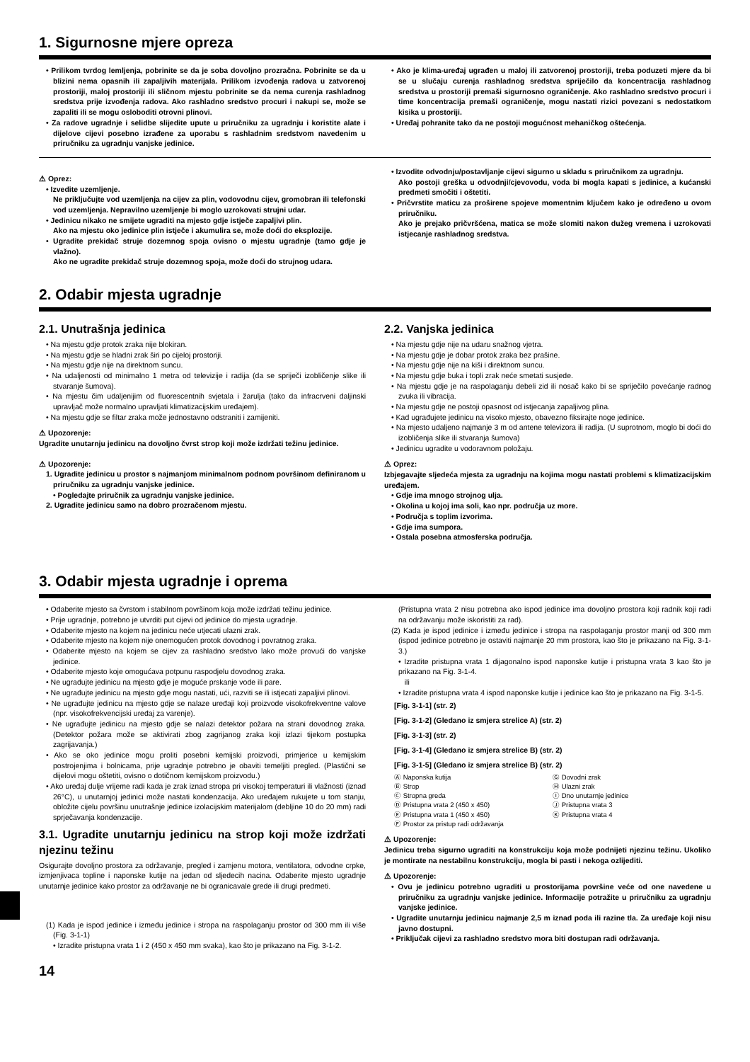1. Sigurnosne mjere opreza
• Prilikom tvrdog lemljenja, pobrinite se da je soba dovoljno prozračna. Pobrinite se da u blizini nema opasnih ili zapaljivih materijala. Prilikom izvođenja radova u zatvorenoj prostoriji, maloj prostoriji ili sličnom mjestu pobrinite se da nema curenja rashladnog sredstva prije izvođenja radova. Ako rashladno sredstvo procuri i nakupi se, može se zapaliti ili se mogu osloboditi otrovni plinovi.
• Za radove ugradnje i selidbe slijedite upute u priručniku za ugradnju i koristite alate i dijelove cijevi posebno izrađene za uporabu s rashladnim sredstvom navedenim u priručniku za ugradnju vanjske jedinice.
• Ako je klima-uređaj ugrađen u maloj ili zatvorenoj prostoriji, treba poduzeti mjere da bi se u slučaju curenja rashladnog sredstva spriječilo da koncentracija rashladnog sredstva u prostoriji premaši sigurnosno ograničenje. Ako rashladno sredstvo procuri i time koncentracija premaši ograničenje, mogu nastati rizici povezani s nedostatkom kisika u prostoriji.
• Uređaj pohranite tako da ne postoji mogućnost mehaničkog oštećenja.
⚠ Oprez:
• Izvedite uzemljenje.
Ne priključujte vod uzemljenja na cijev za plin, vodovodnu cijev, gromobran ili telefonski vod uzemljenja. Nepravilno uzemljenje bi moglo uzrokovati strujni udar.
• Jedinicu nikako ne smijete ugraditi na mjesto gdje istječe zapaljivi plin.
Ako na mjestu oko jedinice plin istječe i akumulira se, može doći do eksplozije.
• Ugradite prekidač struje dozemnog spoja ovisno o mjestu ugradnje (tamo gdje je vlažno).
Ako ne ugradite prekidač struje dozemnog spoja, može doći do strujnog udara.
• Izvodite odvodnju/postavljanje cijevi sigurno u skladu s priručnikom za ugradnju.
Ako postoji greška u odvodnji/cjevovodu, voda bi mogla kapati s jedinice, a kućanski predmeti smočiti i oštetiti.
• Pričvrstite maticu za proširene spojeve momentnim ključem kako je određeno u ovom priručniku.
Ako je prejako pričvršćena, matica se može slomiti nakon dužeg vremena i uzrokovati istjecanje rashladnog sredstva.
2. Odabir mjesta ugradnje
2.1. Unutrašnja jedinica
• Na mjestu gdje protok zraka nije blokiran.
• Na mjestu gdje se hladni zrak širi po cijeloj prostoriji.
• Na mjestu gdje nije na direktnom suncu.
• Na udaljenosti od minimalno 1 metra od televizije i radija (da se spriječi izobličenje slike ili stvaranje šumova).
• Na mjestu čim udaljenijim od fluorescentnih svjetala i žarulja (tako da infracrveni daljinski upravljač može normalno upravljati klimatizacijskim uređajem).
• Na mjestu gdje se filtar zraka može jednostavno odstraniti i zamijeniti.
⚠ Upozorenje:
Ugradite unutarnju jedinicu na dovoljno čvrst strop koji može izdržati težinu jedinice.
⚠ Upozorenje:
1. Ugradite jedinicu u prostor s najmanjom minimalnom podnom površinom definiranom u priručniku za ugradnju vanjske jedinice.
• Pogledajte priručnik za ugradnju vanjske jedinice.
2. Ugradite jedinicu samo na dobro prozračenom mjestu.
2.2. Vanjska jedinica
• Na mjestu gdje nije na udaru snažnog vjetra.
• Na mjestu gdje je dobar protok zraka bez prašine.
• Na mjestu gdje nije na kiši i direktnom suncu.
• Na mjestu gdje buka i topli zrak neće smetati susjede.
• Na mjestu gdje je na raspolaganju debeli zid ili nosač kako bi se spriječilo povećanje radnog zvuka ili vibracija.
• Na mjestu gdje ne postoji opasnost od istjecanja zapaljivog plina.
• Kad ugrađujete jedinicu na visoko mjesto, obavezno fiksirajte noge jedinice.
• Na mjesto udaljeno najmanje 3 m od antene televizora ili radija. (U suprotnom, moglo bi doći do izobličenja slike ili stvaranja šumova)
• Jedinicu ugradite u vodoravnom položaju.
⚠ Oprez:
Izbjegavajte sljedeća mjesta za ugradnju na kojima mogu nastati problemi s klimatizacijskim uređajem.
• Gdje ima mnogo strojnog ulja.
• Okolina u kojoj ima soli, kao npr. područja uz more.
• Područja s toplim izvorima.
• Gdje ima sumpora.
• Ostala posebna atmosferska područja.
3. Odabir mjesta ugradnje i oprema
• Odaberite mjesto sa čvrstom i stabilnom površinom koja može izdržati težinu jedinice.
• Prije ugradnje, potrebno je utvrditi put cijevi od jedinice do mjesta ugradnje.
• Odaberite mjesto na kojem na jedinicu neće utjecati ulazni zrak.
• Odaberite mjesto na kojem nije onemogućen protok dovodnog i povratnog zraka.
• Odaberite mjesto na kojem se cijev za rashladno sredstvo lako može provući do vanjske jedinice.
• Odaberite mjesto koje omogućava potpunu raspodjelu dovodnog zraka.
• Ne ugrađujte jedinicu na mjesto gdje je moguće prskanje vode ili pare.
• Ne ugrađujte jedinicu na mjesto gdje mogu nastati, ući, razviti se ili istjecati zapaljivi plinovi.
• Ne ugrađujte jedinicu na mjesto gdje se nalaze uređaji koji proizvode visokofrekventne valove (npr. visokofrekvencijski uređaj za varenje).
• Ne ugrađujte jedinicu na mjesto gdje se nalazi detektor požara na strani dovodnog zraka. (Detektor požara može se aktivirati zbog zagrijanog zraka koji izlazi tijekom postupka zagrijavanja.)
• Ako se oko jedinice mogu proliti posebni kemijski proizvodi, primjerice u kemijskim postrojenjima i bolnicama, prije ugradnje potrebno je obaviti temeljiti pregled. (Plastični se dijelovi mogu oštetiti, ovisno o dotičnom kemijskom proizvodu.)
• Ako uređaj dulje vrijeme radi kada je zrak iznad stropa pri visokoj temperaturi ili vlažnosti (iznad 26°C), u unutarnjoj jedinici može nastati kondenzacija. Ako uređajem rukujete u tom stanju, obložite cijelu površinu unutrašnje jedinice izolacijskim materijalom (debljine 10 do 20 mm) radi sprječavanja kondenzacije.
3.1. Ugradite unutarnju jedinicu na strop koji može izdržati njezinu težinu
Osigurajte dovoljno prostora za održavanje, pregled i zamjenu motora, ventilatora, odvodne crpke, izmjenjivaca topline i naponske kutije na jedan od sljedecih nacina. Odaberite mjesto ugradnje unutarnje jedinice kako prostor za održavanje ne bi ogranicavale grede ili drugi predmeti.
(1) Kada je ispod jedinice i između jedinice i stropa na raspolaganju prostor od 300 mm ili više (Fig. 3-1-1)
• Izradite pristupna vrata 1 i 2 (450 x 450 mm svaka), kao što je prikazano na Fig. 3-1-2.
14
(Pristupna vrata 2 nisu potrebna ako ispod jedinice ima dovoljno prostora koji radnik koji radi na održavanju može iskoristiti za rad).
(2) Kada je ispod jedinice i između jedinice i stropa na raspolaganju prostor manji od 300 mm (ispod jedinice potrebno je ostaviti najmanje 20 mm prostora, kao što je prikazano na Fig. 3-1-3.)
• Izradite pristupna vrata 1 dijagonalno ispod naponske kutije i pristupna vrata 3 kao što je prikazano na Fig. 3-1-4.
ili
• Izradite pristupna vrata 4 ispod naponske kutije i jedinice kao što je prikazano na Fig. 3-1-5.
[Fig. 3-1-1] (str. 2)
[Fig. 3-1-2] (Gledano iz smjera strelice A) (str. 2)
[Fig. 3-1-3] (str. 2)
[Fig. 3-1-4] (Gledano iz smjera strelice B) (str. 2)
[Fig. 3-1-5] (Gledano iz smjera strelice B) (str. 2)
Ⓐ Naponska kutija
Ⓑ Strop
Ⓒ Stropna greda
Ⓓ Pristupna vrata 2 (450 x 450)
Ⓔ Pristupna vrata 1 (450 x 450)
Ⓕ Prostor za pristup radi održavanja
Ⓖ Dovodni zrak
Ⓗ Ulazni zrak
Ⓘ Dno unutarnje jedinice
Ⓙ Pristupna vrata 3
Ⓚ Pristupna vrata 4
⚠ Upozorenje:
Jedinicu treba sigurno ugraditi na konstrukciju koja može podnijeti njezinu težinu. Ukoliko je montirate na nestabilnu konstrukciju, mogla bi pasti i nekoga ozlijediti.
⚠ Upozorenje:
• Ovu je jedinicu potrebno ugraditi u prostorijama površine veće od one navedene u priručniku za ugradnju vanjske jedinice. Informacije potražite u priručniku za ugradnju vanjske jedinice.
• Ugradite unutarnju jedinicu najmanje 2,5 m iznad poda ili razine tla. Za uređaje koji nisu javno dostupni.
• Priključak cijevi za rashladno sredstvo mora biti dostupan radi održavanja.